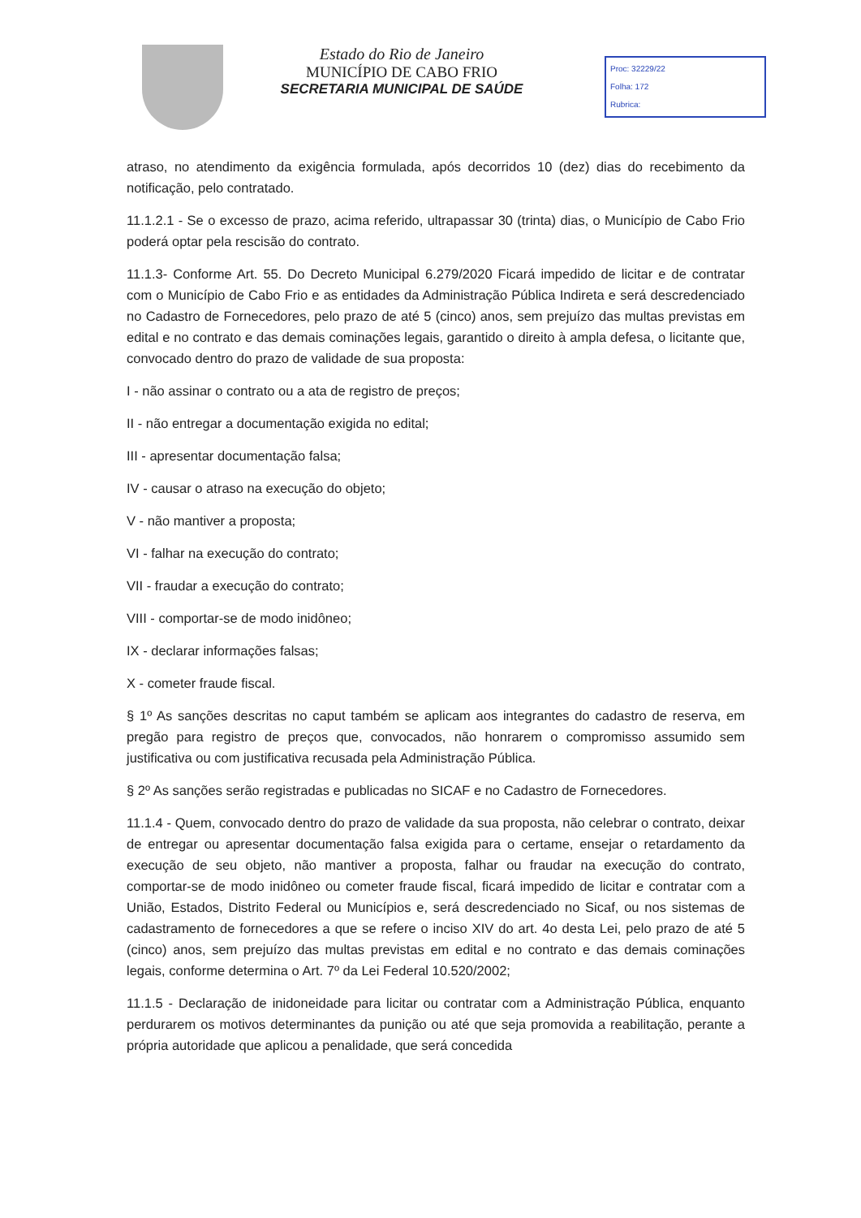Estado do Rio de Janeiro
MUNICÍPIO DE CABO FRIO
SECRETARIA MUNICIPAL DE SAÚDE
Proc: 32229/22
Folha: 172
Rubrica:
atraso, no atendimento da exigência formulada, após decorridos 10 (dez) dias do recebimento da notificação, pelo contratado.
11.1.2.1 - Se o excesso de prazo, acima referido, ultrapassar 30 (trinta) dias, o Município de Cabo Frio poderá optar pela rescisão do contrato.
11.1.3- Conforme Art. 55. Do Decreto Municipal 6.279/2020 Ficará impedido de licitar e de contratar com o Município de Cabo Frio e as entidades da Administração Pública Indireta e será descredenciado no Cadastro de Fornecedores, pelo prazo de até 5 (cinco) anos, sem prejuízo das multas previstas em edital e no contrato e das demais cominações legais, garantido o direito à ampla defesa, o licitante que, convocado dentro do prazo de validade de sua proposta:
I - não assinar o contrato ou a ata de registro de preços;
II - não entregar a documentação exigida no edital;
III - apresentar documentação falsa;
IV - causar o atraso na execução do objeto;
V - não mantiver a proposta;
VI - falhar na execução do contrato;
VII - fraudar a execução do contrato;
VIII - comportar-se de modo inidôneo;
IX - declarar informações falsas;
X - cometer fraude fiscal.
§ 1º As sanções descritas no caput também se aplicam aos integrantes do cadastro de reserva, em pregão para registro de preços que, convocados, não honrarem o compromisso assumido sem justificativa ou com justificativa recusada pela Administração Pública.
§ 2º As sanções serão registradas e publicadas no SICAF e no Cadastro de Fornecedores.
11.1.4 - Quem, convocado dentro do prazo de validade da sua proposta, não celebrar o contrato, deixar de entregar ou apresentar documentação falsa exigida para o certame, ensejar o retardamento da execução de seu objeto, não mantiver a proposta, falhar ou fraudar na execução do contrato, comportar-se de modo inidôneo ou cometer fraude fiscal, ficará impedido de licitar e contratar com a União, Estados, Distrito Federal ou Municípios e, será descredenciado no Sicaf, ou nos sistemas de cadastramento de fornecedores a que se refere o inciso XIV do art. 4o desta Lei, pelo prazo de até 5 (cinco) anos, sem prejuízo das multas previstas em edital e no contrato e das demais cominações legais, conforme determina o Art. 7º da Lei Federal 10.520/2002;
11.1.5 - Declaração de inidoneidade para licitar ou contratar com a Administração Pública, enquanto perdurarem os motivos determinantes da punição ou até que seja promovida a reabilitação, perante a própria autoridade que aplicou a penalidade, que será concedida